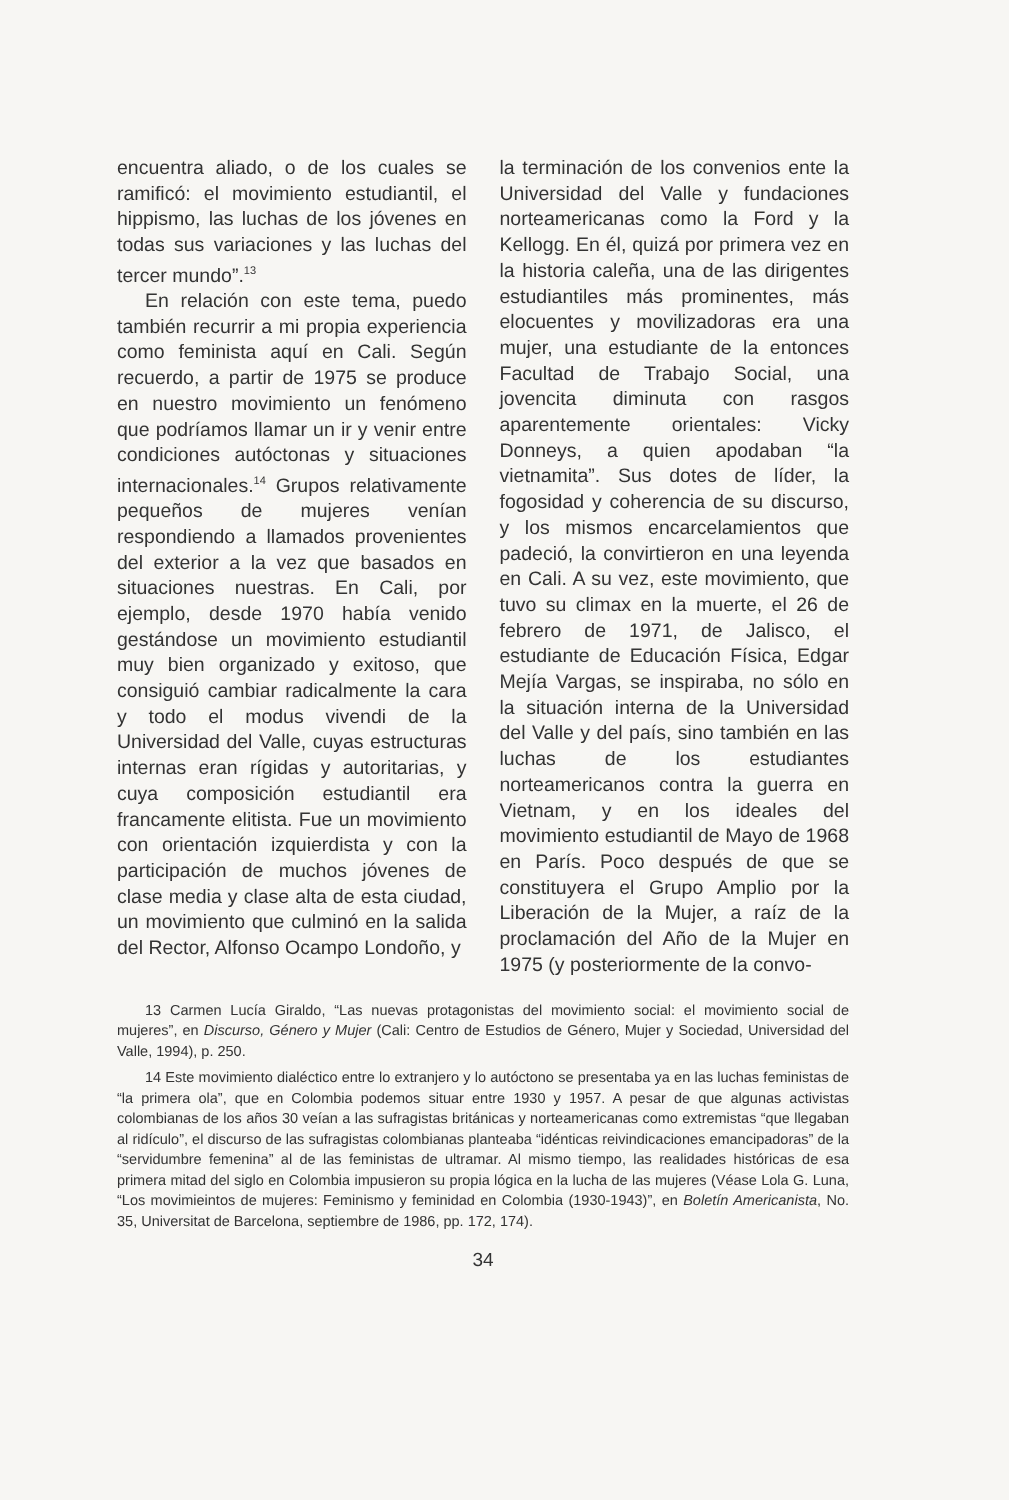encuentra aliado, o de los cuales se ramificó: el movimiento estudiantil, el hippismo, las luchas de los jóvenes en todas sus variaciones y las luchas del tercer mundo”.<sup>13</sup>
En relación con este tema, puedo también recurrir a mi propia experiencia como feminista aquí en Cali. Según recuerdo, a partir de 1975 se produce en nuestro movimiento un fenómeno que podríamos llamar un ir y venir entre condiciones autóctonas y situaciones internacionales.<sup>14</sup> Grupos relativamente pequeños de mujeres venían respondiendo a llamados provenientes del exterior a la vez que basados en situaciones nuestras. En Cali, por ejemplo, desde 1970 había venido gestándose un movimiento estudiantil muy bien organizado y exitoso, que consiguió cambiar radicalmente la cara y todo el modus vivendi de la Universidad del Valle, cuyas estructuras internas eran rígidas y autoritarias, y cuya composición estudiantil era francamente elitista. Fue un movimiento con orientación izquierdista y con la participación de muchos jóvenes de clase media y clase alta de esta ciudad, un movimiento que culminó en la salida del Rector, Alfonso Ocampo Londoño, y
la terminación de los convenios ente la Universidad del Valle y fundaciones norteamericanas como la Ford y la Kellogg. En él, quizá por primera vez en la historia caleña, una de las dirigentes estudiantiles más prominentes, más elocuentes y movilizadoras era una mujer, una estudiante de la entonces Facultad de Trabajo Social, una jovencita diminuta con rasgos aparentemente orientales: Vicky Donneys, a quien apodaban “la vietnamita”. Sus dotes de líder, la fogosidad y coherencia de su discurso, y los mismos encarcelamientos que padeció, la convirtieron en una leyenda en Cali. A su vez, este movimiento, que tuvo su climax en la muerte, el 26 de febrero de 1971, de Jalisco, el estudiante de Educación Física, Edgar Mejía Vargas, se inspiraba, no sólo en la situación interna de la Universidad del Valle y del país, sino también en las luchas de los estudiantes norteamericanos contra la guerra en Vietnam, y en los ideales del movimiento estudiantil de Mayo de 1968 en París. Poco después de que se constituyera el Grupo Amplio por la Liberación de la Mujer, a raíz de la proclamación del Año de la Mujer en 1975 (y posteriormente de la convo-
13 Carmen Lucía Giraldo, “Las nuevas protagonistas del movimiento social: el movimiento social de mujeres”, en Discurso, Género y Mujer (Cali: Centro de Estudios de Género, Mujer y Sociedad, Universidad del Valle, 1994), p. 250.
14 Este movimiento dialéctico entre lo extranjero y lo autóctono se presentaba ya en las luchas feministas de “la primera ola”, que en Colombia podemos situar entre 1930 y 1957. A pesar de que algunas activistas colombianas de los años 30 veían a las sufragistas británicas y norteamericanas como extremistas “que llegaban al ridículo”, el discurso de las sufragistas colombianas planteaba “idénticas reivindicaciones emancipadoras” de la “servidumbre femenina” al de las feministas de ultramar. Al mismo tiempo, las realidades históricas de esa primera mitad del siglo en Colombia impusieron su propia lógica en la lucha de las mujeres (Véase Lola G. Luna, “Los movimieintos de mujeres: Feminismo y feminidad en Colombia (1930-1943)”, en Boletín Americanista, No. 35, Universitat de Barcelona, septiembre de 1986, pp. 172, 174).
34